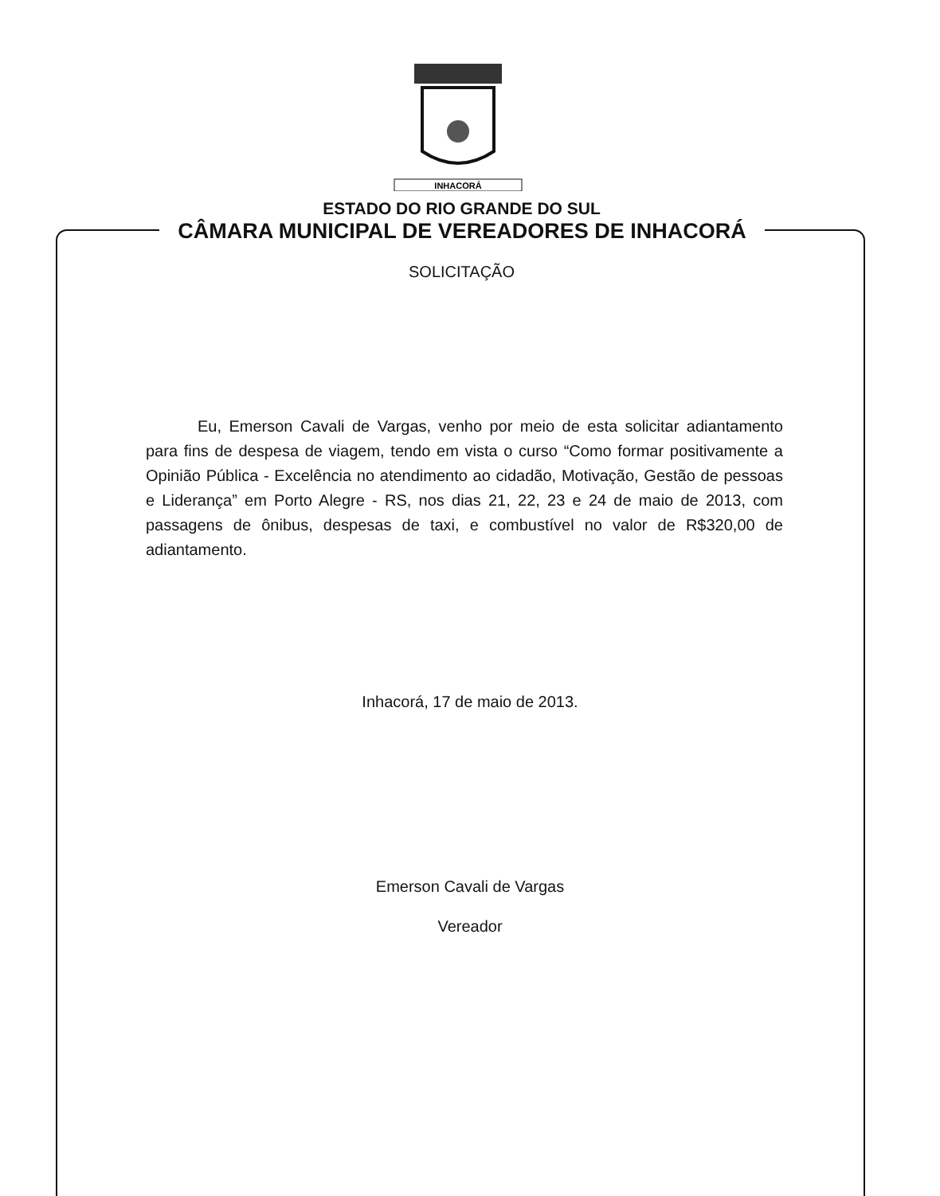INHACORÁ
ESTADO DO RIO GRANDE DO SUL
CÂMARA MUNICIPAL DE VEREADORES DE INHACORÁ
SOLICITAÇÃO
Eu, Emerson Cavali de Vargas, venho por meio de esta solicitar adiantamento para fins de despesa de viagem, tendo em vista o curso “Como formar positivamente a Opinião Pública - Excelência no atendimento ao cidadão, Motivação, Gestão de pessoas e Liderança” em Porto Alegre - RS, nos dias 21, 22, 23 e 24 de maio de 2013, com passagens de ônibus, despesas de taxi, e combustível no valor de R$320,00 de adiantamento.
Inhacorá, 17 de maio de 2013.
Emerson Cavali de Vargas
Vereador